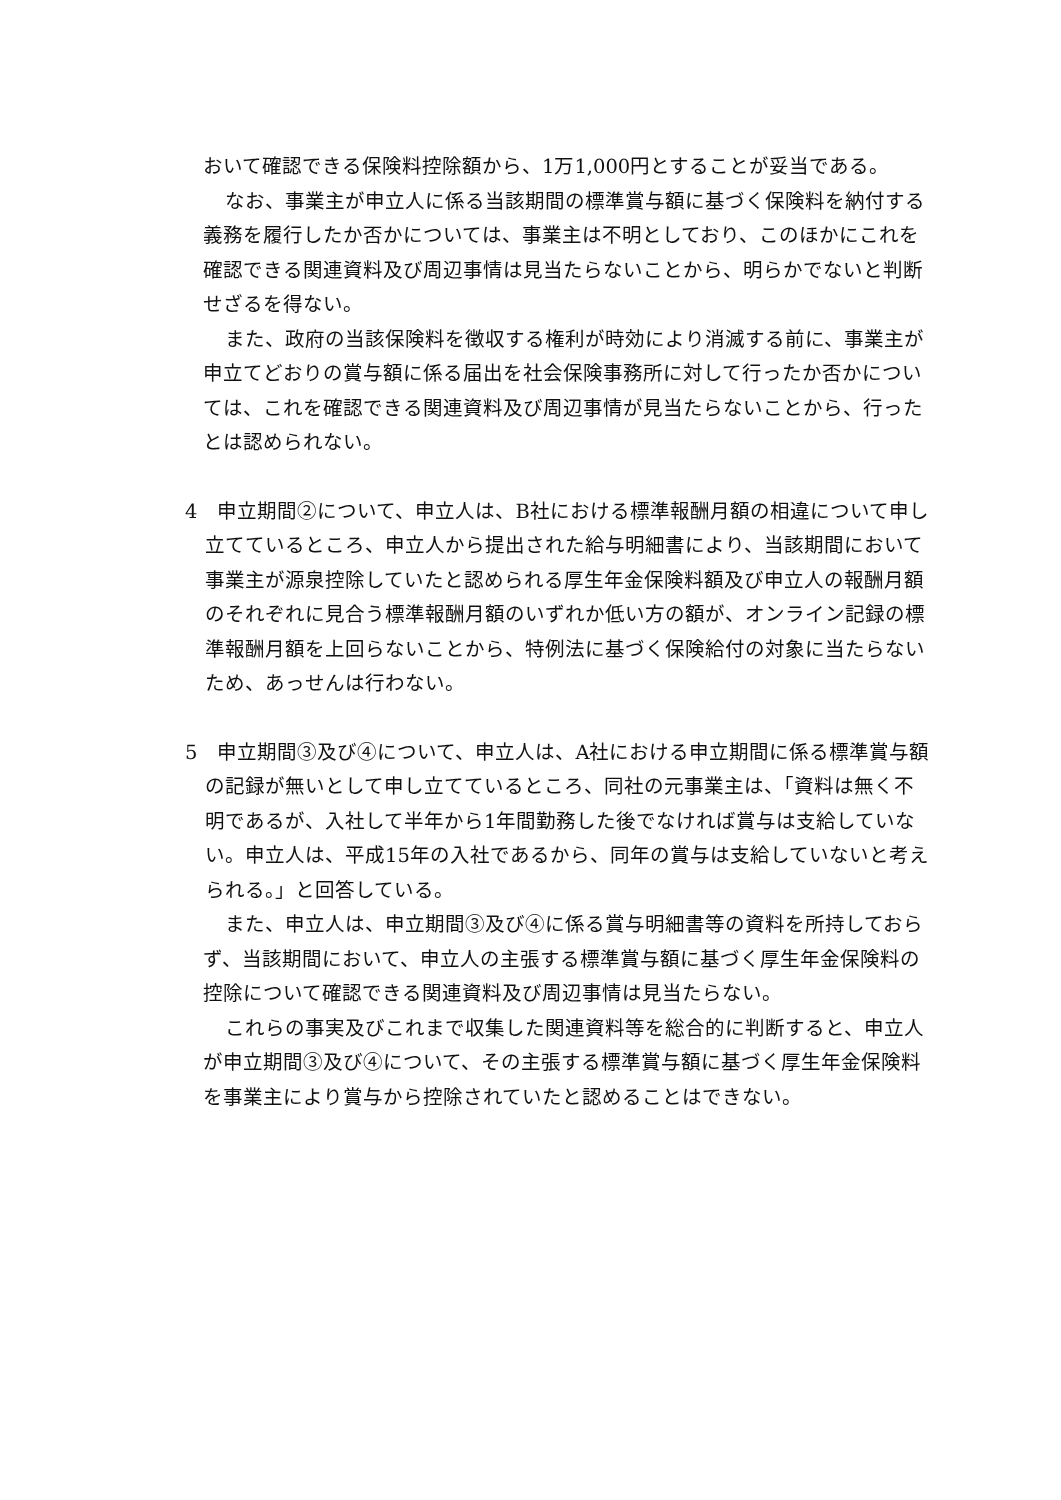おいて確認できる保険料控除額から、1万1,000円とすることが妥当である。
なお、事業主が申立人に係る当該期間の標準賞与額に基づく保険料を納付する義務を履行したか否かについては、事業主は不明としており、このほかにこれを確認できる関連資料及び周辺事情は見当たらないことから、明らかでないと判断せざるを得ない。
また、政府の当該保険料を徴収する権利が時効により消滅する前に、事業主が申立てどおりの賞与額に係る届出を社会保険事務所に対して行ったか否かについては、これを確認できる関連資料及び周辺事情が見当たらないことから、行ったとは認められない。
4　申立期間②について、申立人は、B社における標準報酬月額の相違について申し立てているところ、申立人から提出された給与明細書により、当該期間において事業主が源泉控除していたと認められる厚生年金保険料額及び申立人の報酬月額のそれぞれに見合う標準報酬月額のいずれか低い方の額が、オンライン記録の標準報酬月額を上回らないことから、特例法に基づく保険給付の対象に当たらないため、あっせんは行わない。
5　申立期間③及び④について、申立人は、A社における申立期間に係る標準賞与額の記録が無いとして申し立てているところ、同社の元事業主は、「資料は無く不明であるが、入社して半年から1年間勤務した後でなければ賞与は支給していない。申立人は、平成15年の入社であるから、同年の賞与は支給していないと考えられる。」と回答している。
また、申立人は、申立期間③及び④に係る賞与明細書等の資料を所持しておらず、当該期間において、申立人の主張する標準賞与額に基づく厚生年金保険料の控除について確認できる関連資料及び周辺事情は見当たらない。
これらの事実及びこれまで収集した関連資料等を総合的に判断すると、申立人が申立期間③及び④について、その主張する標準賞与額に基づく厚生年金保険料を事業主により賞与から控除されていたと認めることはできない。